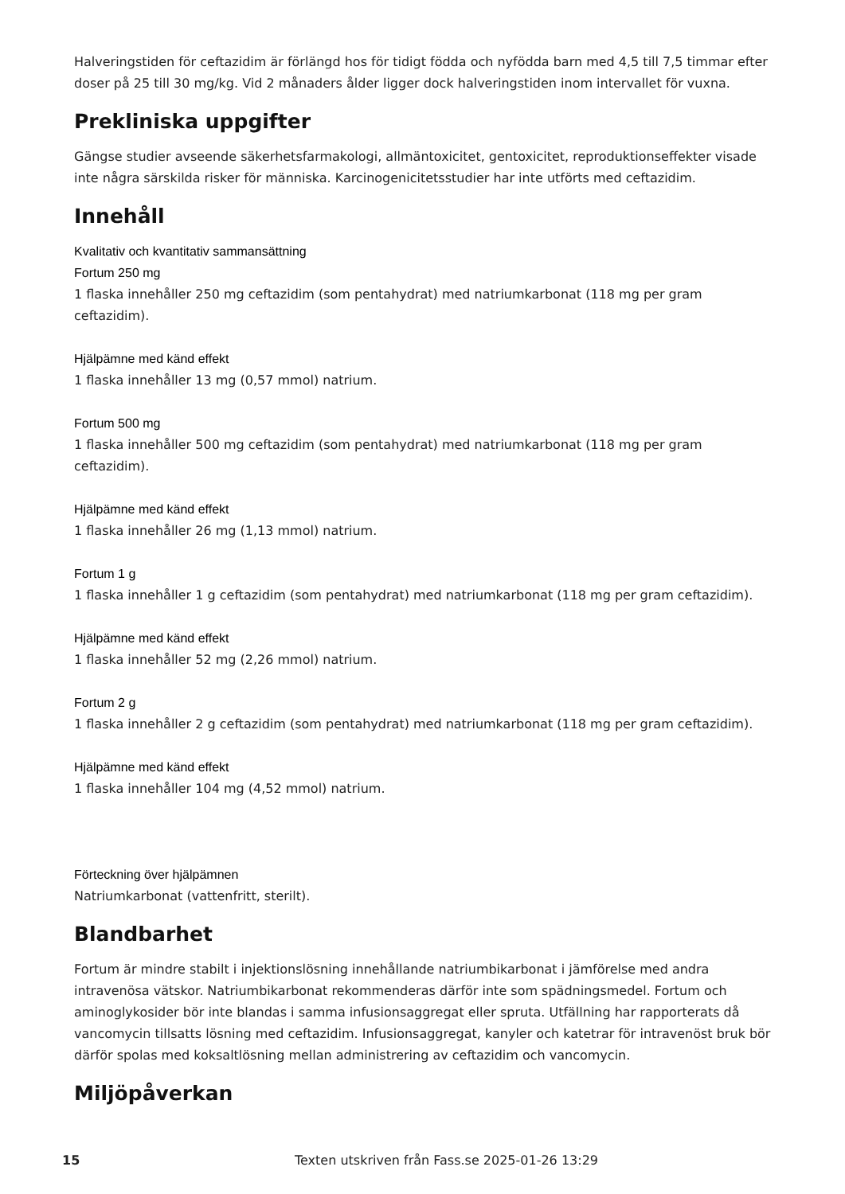Halveringstiden för ceftazidim är förlängd hos för tidigt födda och nyfödda barn med 4,5 till 7,5 timmar efter doser på 25 till 30 mg/kg. Vid 2 månaders ålder ligger dock halveringstiden inom intervallet för vuxna.
Prekliniska uppgifter
Gängse studier avseende säkerhetsfarmakologi, allmäntoxicitet, gentoxicitet, reproduktionseffekter visade inte några särskilda risker för människa. Karcinogenicitetsstudier har inte utförts med ceftazidim.
Innehåll
Kvalitativ och kvantitativ sammansättning
Fortum 250 mg
1 flaska innehåller 250 mg ceftazidim (som pentahydrat) med natriumkarbonat (118 mg per gram ceftazidim).
Hjälpämne med känd effekt
1 flaska innehåller 13 mg (0,57 mmol) natrium.
Fortum 500 mg
1 flaska innehåller 500 mg ceftazidim (som pentahydrat) med natriumkarbonat (118 mg per gram ceftazidim).
Hjälpämne med känd effekt
1 flaska innehåller 26 mg (1,13 mmol) natrium.
Fortum 1 g
1 flaska innehåller 1 g ceftazidim (som pentahydrat) med natriumkarbonat (118 mg per gram ceftazidim).
Hjälpämne med känd effekt
1 flaska innehåller 52 mg (2,26 mmol) natrium.
Fortum 2 g
1 flaska innehåller 2 g ceftazidim (som pentahydrat) med natriumkarbonat (118 mg per gram ceftazidim).
Hjälpämne med känd effekt
1 flaska innehåller 104 mg (4,52 mmol) natrium.
Förteckning över hjälpämnen
Natriumkarbonat (vattenfritt, sterilt).
Blandbarhet
Fortum är mindre stabilt i injektionslösning innehållande natriumbikarbonat i jämförelse med andra intravenösa vätskor. Natriumbikarbonat rekommenderas därför inte som spädningsmedel. Fortum och aminoglykosider bör inte blandas i samma infusionsaggregat eller spruta. Utfällning har rapporterats då vancomycin tillsatts lösning med ceftazidim. Infusionsaggregat, kanyler och katetrar för intravenöst bruk bör därför spolas med koksaltlösning mellan administrering av ceftazidim och vancomycin.
Miljöpåverkan
15 Texten utskriven från Fass.se 2025-01-26 13:29